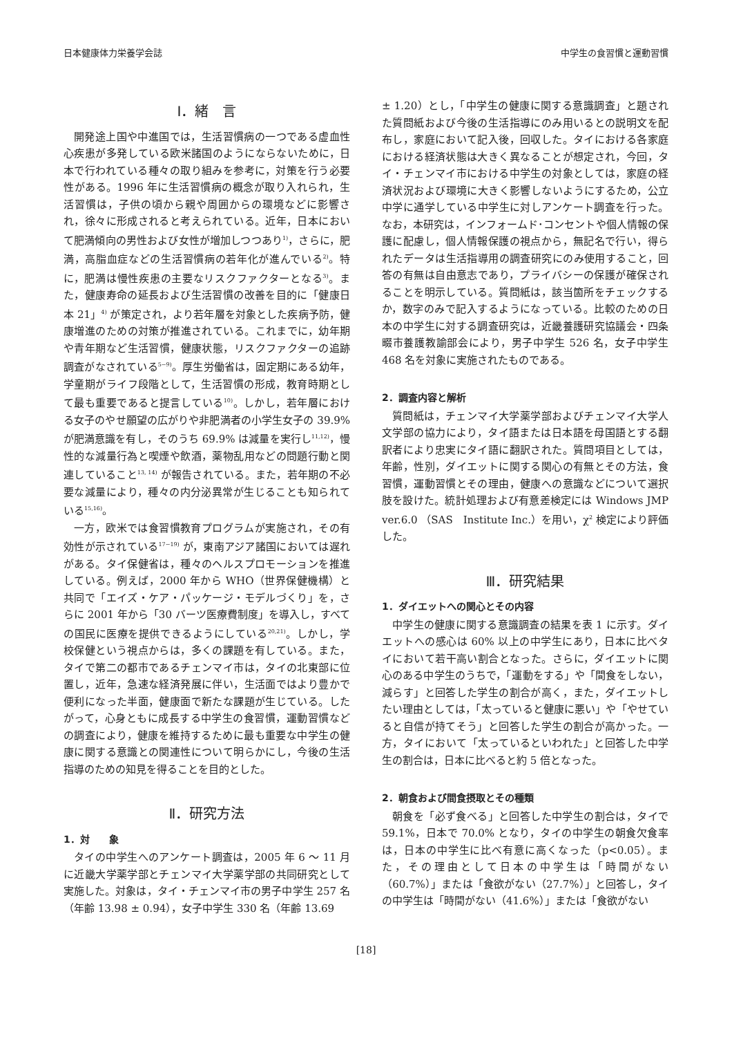日本健康体力栄養学会誌 中学生の食習慣と運動習慣
Ⅰ．緒　言
開発途上国や中進国では，生活習慣病の一つである虚血性心疾患が多発している欧米諸国のようにならないために，日本で行われている種々の取り組みを参考に，対策を行う必要性がある。1996 年に生活習慣病の概念が取り入れられ，生活習慣は，子供の頃から親や周囲からの環境などに影響され，徐々に形成されると考えられている。近年，日本において肥満傾向の男性および女性が増加しつつあり<sup>1)</sup>，さらに，肥満，高脂血症などの生活習慣病の若年化が進んでいる<sup>2)</sup>。特に，肥満は慢性疾患の主要なリスクファクターとなる<sup>3)</sup>。また，健康寿命の延長および生活習慣の改善を目的に「健康日本 21」<sup>4)</sup> が策定され，より若年層を対象とした疾病予防，健康増進のための対策が推進されている。これまでに，幼年期や青年期など生活習慣，健康状態，リスクファクターの追跡調査がなされている<sup>5~9)</sup>。厚生労働省は，固定期にある幼年，学童期がライフ段階として，生活習慣の形成，教育時期として最も重要であると提言している<sup>10)</sup>。しかし，若年層における女子のやせ願望の広がりや非肥満者の小学生女子の 39.9% が肥満意識を有し，そのうち 69.9% は減量を実行し<sup>11,12)</sup>，慢性的な減量行為と喫煙や飲酒，薬物乱用などの問題行動と関連していること<sup>13, 14)</sup> が報告されている。また，若年期の不必要な減量により，種々の内分泌異常が生じることも知られている<sup>15,16)</sup>。
一方，欧米では食習慣教育プログラムが実施され，その有効性が示されている<sup>17~19)</sup> が，東南アジア諸国においては遅れがある。タイ保健省は，種々のヘルスプロモーションを推進している。例えば，2000 年から WHO（世界保健機構）と共同で「エイズ・ケア・パッケージ・モデルづくり」を，さらに 2001 年から「30 バーツ医療費制度」を導入し，すべての国民に医療を提供できるようにしている<sup>20,21)</sup>。しかし，学校保健という視点からは，多くの課題を有している。また，タイで第二の都市であるチェンマイ市は，タイの北東部に位置し，近年，急速な経済発展に伴い，生活面ではより豊かで便利になった半面，健康面で新たな課題が生じている。したがって，心身ともに成長する中学生の食習慣，運動習慣などの調査により，健康を維持するために最も重要な中学生の健康に関する意識との関連性について明らかにし，今後の生活指導のための知見を得ることを目的とした。
Ⅱ．研究方法
1．対　　象
タイの中学生へのアンケート調査は，2005 年 6 ～ 11 月に近畿大学薬学部とチェンマイ大学薬学部の共同研究として実施した。対象は，タイ・チェンマイ市の男子中学生 257 名（年齢 13.98 ± 0.94），女子中学生 330 名（年齢 13.69
± 1.20）とし，「中学生の健康に関する意識調査」と題された質問紙および今後の生活指導にのみ用いるとの説明文を配布し，家庭において記入後，回収した。タイにおける各家庭における経済状態は大きく異なることが想定され，今回，タイ・チェンマイ市における中学生の対象としては，家庭の経済状況および環境に大きく影響しないようにするため，公立中学に通学している中学生に対しアンケート調査を行った。なお，本研究は，インフォームド･コンセントや個人情報の保護に配慮し，個人情報保護の視点から，無記名で行い，得られたデータは生活指導用の調査研究にのみ使用すること，回答の有無は自由意志であり，プライバシーの保護が確保されることを明示している。質問紙は，該当箇所をチェックするか，数字のみで記入するようになっている。比較のための日本の中学生に対する調査研究は，近畿養護研究協議会・四条畷市養護教諭部会により，男子中学生 526 名，女子中学生 468 名を対象に実施されたものである。
2．調査内容と解析
質問紙は，チェンマイ大学薬学部およびチェンマイ大学人文学部の協力により，タイ語または日本語を母国語とする翻訳者により忠実にタイ語に翻訳された。質問項目としては，年齢，性別，ダイエットに関する関心の有無とその方法，食習慣，運動習慣とその理由，健康への意識などについて選択肢を設けた。統計処理および有意差検定には Windows JMP ver.6.0 （SAS　Institute Inc.）を用い，χ<sup>2</sup> 検定により評価した。
Ⅲ．研究結果
1．ダイエットへの関心とその内容
中学生の健康に関する意識調査の結果を表 1 に示す。ダイエットへの感心は 60% 以上の中学生にあり，日本に比べタイにおいて若干高い割合となった。さらに，ダイエットに関心のある中学生のうちで，「運動をする」や「間食をしない，減らす」と回答した学生の割合が高く，また，ダイエットしたい理由としては，「太っていると健康に悪い」や「やせていると自信が持てそう」と回答した学生の割合が高かった。一方，タイにおいて「太っているといわれた」と回答した中学生の割合は，日本に比べると約 5 倍となった。
2．朝食および間食摂取とその種類
朝食を「必ず食べる」と回答した中学生の割合は，タイで 59.1%，日本で 70.0% となり，タイの中学生の朝食欠食率は，日本の中学生に比べ有意に高くなった（p<0.05）。また，その理由として日本の中学生は「時間がない（60.7%）」または「食欲がない（27.7%）」と回答し，タイの中学生は「時間がない（41.6%）」または「食欲がない
[18]